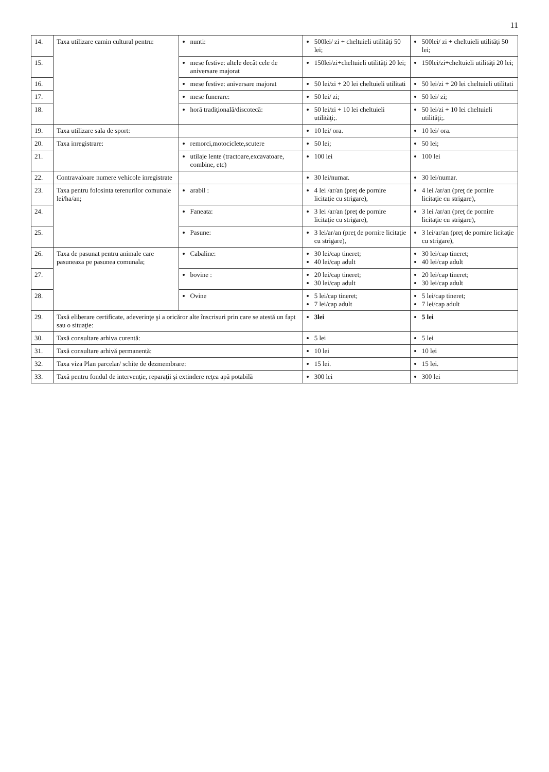11
| 14. | Taxa utilizare camin cultural pentru: | nunti: | 500lei/ zi + cheltuieli utilităţi 50 lei; | 500lei/ zi + cheltuieli utilităţi 50 lei; |
| 15. | | mese festive: altele decât cele de aniversare majorat | 150lei/zi+cheltuieli utilităţi 20 lei; | 150lei/zi+cheltuieli utilităţi 20 lei; |
| 16. | | mese festive: aniversare majorat | 50 lei/zi + 20 lei cheltuieli utilitati | 50 lei/zi + 20 lei cheltuieli utilitati |
| 17. | | mese funerare: | 50 lei/ zi; | 50 lei/ zi; |
| 18. | | horă tradiţională/discotecă: | 50 lei/zi + 10 lei cheltuieli utilităţi;. | 50 lei/zi + 10 lei cheltuieli utilităţi;. |
| 19. | Taxa utilizare sala de sport: | | 10 lei/ ora. | 10 lei/ ora. |
| 20. | Taxa inregistrare: | remorci,motociclete,scutere | 50 lei; | 50 lei; |
| 21. | | utilaje lente (tractoare,excavatoare, combine, etc) | 100 lei | 100 lei |
| 22. | Contravaloare numere vehicole inregistrate | | 30 lei/numar. | 30 lei/numar. |
| 23. | Taxa pentru folosinta terenurilor comunale lei/ha/an; | arabil : | 4 lei /ar/an (preţ de pornire licitaţie cu strigare), | 4 lei /ar/an (preţ de pornire licitaţie cu strigare), |
| 24. | | Faneata: | 3 lei /ar/an (preţ de pornire licitaţie cu strigare), | 3 lei /ar/an (preţ de pornire licitaţie cu strigare), |
| 25. | | Pasune: | 3 lei/ar/an (preţ de pornire licitaţie cu strigare), | 3 lei/ar/an (preţ de pornire licitaţie cu strigare), |
| 26. | Taxa de pasunat pentru animale care pasuneaza pe pasunea comunala; | Cabaline: | 30 lei/cap tineret; 40 lei/cap adult | 30 lei/cap tineret; 40 lei/cap adult |
| 27. | | bovine : | 20 lei/cap tineret; 30 lei/cap adult | 20 lei/cap tineret; 30 lei/cap adult |
| 28. | | Ovine | 5 lei/cap tineret; 7 lei/cap adult | 5 lei/cap tineret; 7 lei/cap adult |
| 29. | Taxă eliberare certificate, adeverinţe şi a oricăror alte înscrisuri prin care se atestă un fapt sau o situaţie: | | 3lei | 5 lei |
| 30. | Taxă consultare arhiva curentă: | | 5 lei | 5 lei |
| 31. | Taxă consultare arhivă permanentă: | | 10 lei | 10 lei |
| 32. | Taxa viza Plan parcelar/ schite de dezmembrare: | | 15 lei. | 15 lei. |
| 33. | Taxă pentru fondul de intervenţie, reparaţii şi extindere reţea apă potabilă | | 300 lei | 300 lei |